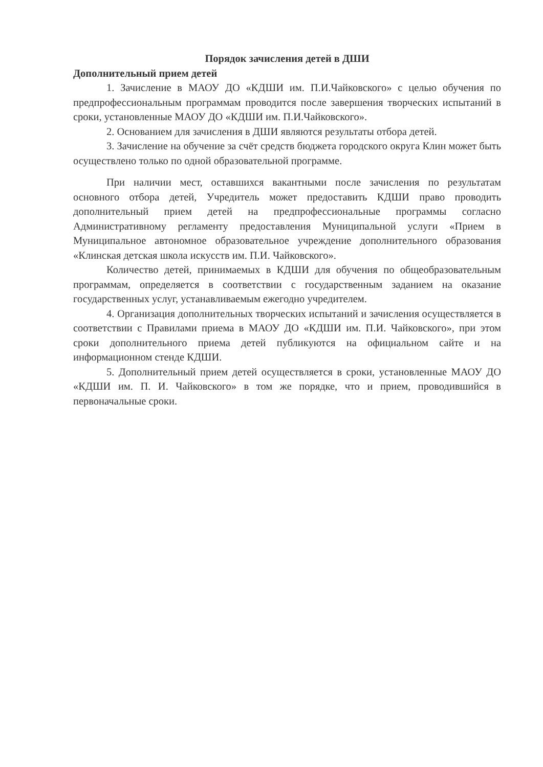Порядок зачисления детей в ДШИ
Дополнительный прием детей
1. Зачисление в МАОУ ДО «КДШИ им. П.И.Чайковского» с целью обучения по предпрофессиональным программам проводится после завершения творческих испытаний в сроки, установленные МАОУ ДО «КДШИ им. П.И.Чайковского».
2. Основанием для зачисления в ДШИ являются результаты отбора детей.
3. Зачисление на обучение за счёт средств бюджета городского округа Клин может быть осуществлено только по одной образовательной программе.
При наличии мест, оставшихся вакантными после зачисления по результатам основного отбора детей, Учредитель может предоставить КДШИ право проводить дополнительный прием детей на предпрофессиональные программы согласно Административному регламенту предоставления Муниципальной услуги «Прием в Муниципальное автономное образовательное учреждение дополнительного образования «Клинская детская школа искусств им. П.И. Чайковского».
Количество детей, принимаемых в КДШИ для обучения по общеобразовательным программам, определяется в соответствии с государственным заданием на оказание государственных услуг, устанавливаемым ежегодно учредителем.
4. Организация дополнительных творческих испытаний и зачисления осуществляется в соответствии с Правилами приема в МАОУ ДО «КДШИ им. П.И. Чайковского», при этом сроки дополнительного приема детей публикуются на официальном сайте и на информационном стенде КДШИ.
5. Дополнительный прием детей осуществляется в сроки, установленные МАОУ ДО «КДШИ им. П. И. Чайковского» в том же порядке, что и прием, проводившийся в первоначальные сроки.